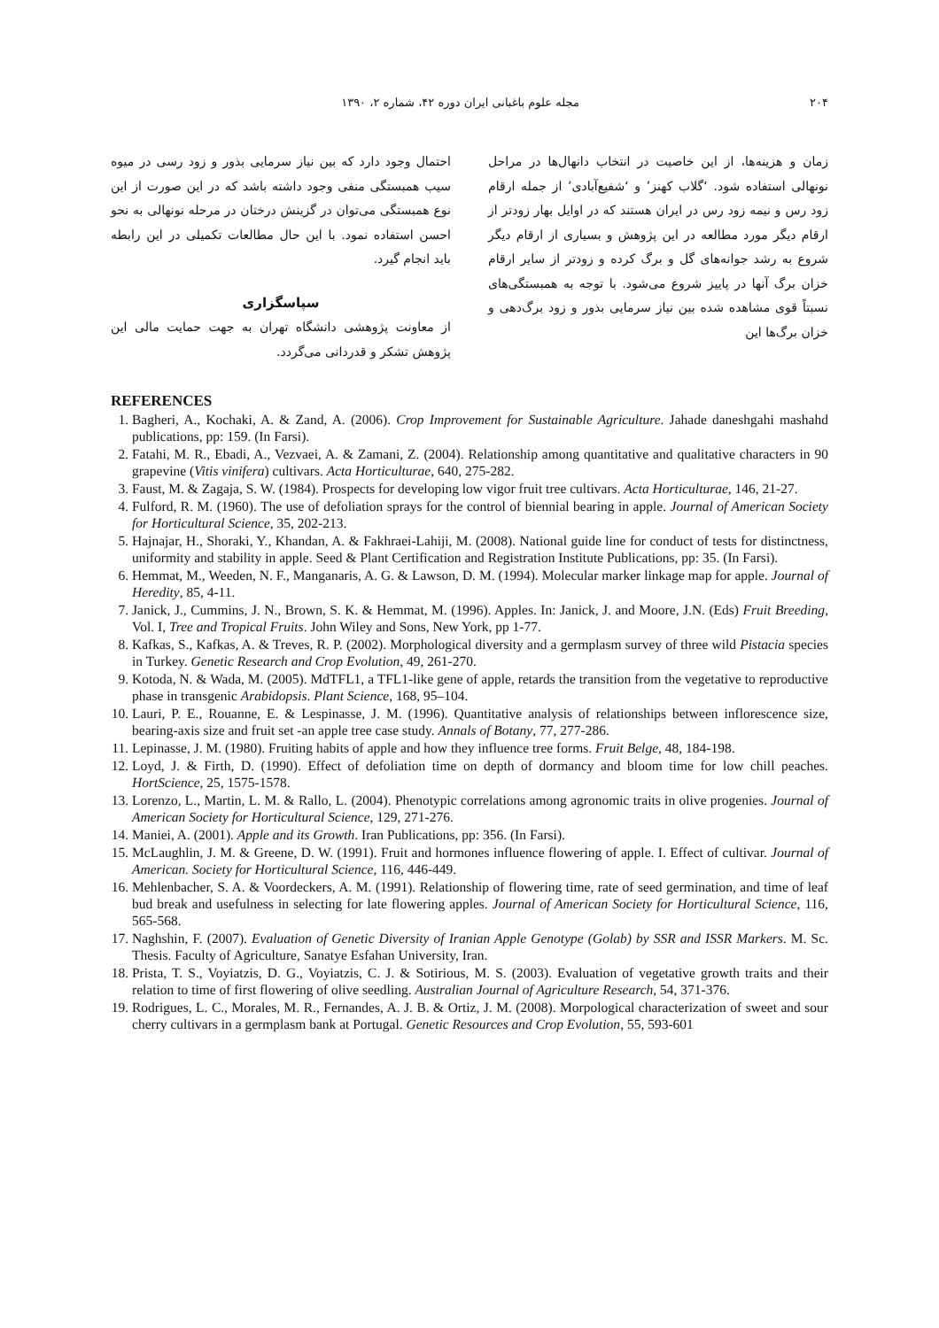۲۰۴ مجله علوم باغبانی ایران دوره ۴۲، شماره ۲، ۱۳۹۰
زمان و هزینه‌ها، از این خاصیت در انتخاب دانهال‌ها در مراحل نونهالی استفاده شود. ‘گلاب کهنز’ و ‘شفیع‌آبادی’ از جمله ارقام زود رس و نیمه زود رس در ایران هستند که در اوایل بهار زودتر از ارقام دیگر مورد مطالعه در این پژوهش و بسیاری از ارقام دیگر شروع به رشد جوانه‌های گل و برگ کرده و زودتر از سایر ارقام خزان برگ آنها در پاییز شروع می‌شود. با توجه به همبستگی‌های نسبتاً قوی مشاهده شده بین نیاز سرمایی بذور و زود برگ‌دهی و خزان برگ‌ها این
احتمال وجود دارد که بین نیاز سرمایی بذور و زود رسی در میوه سیب همبستگی منفی وجود داشته باشد که در این صورت از این نوع همبستگی می‌توان در گزینش درختان در مرحله نونهالی به نحو احسن استفاده نمود. با این حال مطالعات تکمیلی در این رابطه باید انجام گیرد.
سپاسگزاری
از معاونت پژوهشی دانشگاه تهران به جهت حمایت مالی این پژوهش تشکر و قدردانی می‌گردد.
REFERENCES
1. Bagheri, A., Kochaki, A. & Zand, A. (2006). Crop Improvement for Sustainable Agriculture. Jahade daneshgahi mashahd publications, pp: 159. (In Farsi).
2. Fatahi, M. R., Ebadi, A., Vezvaei, A. & Zamani, Z. (2004). Relationship among quantitative and qualitative characters in 90 grapevine (Vitis vinifera) cultivars. Acta Horticulturae, 640, 275-282.
3. Faust, M. & Zagaja, S. W. (1984). Prospects for developing low vigor fruit tree cultivars. Acta Horticulturae, 146, 21-27.
4. Fulford, R. M. (1960). The use of defoliation sprays for the control of biennial bearing in apple. Journal of American Society for Horticultural Science, 35, 202-213.
5. Hajnajar, H., Shoraki, Y., Khandan, A. & Fakhraei-Lahiji, M. (2008). National guide line for conduct of tests for distinctness, uniformity and stability in apple. Seed & Plant Certification and Registration Institute Publications, pp: 35. (In Farsi).
6. Hemmat, M., Weeden, N. F., Manganaris, A. G. & Lawson, D. M. (1994). Molecular marker linkage map for apple. Journal of Heredity, 85, 4-11.
7. Janick, J., Cummins, J. N., Brown, S. K. & Hemmat, M. (1996). Apples. In: Janick, J. and Moore, J.N. (Eds) Fruit Breeding, Vol. I, Tree and Tropical Fruits. John Wiley and Sons, New York, pp 1-77.
8. Kafkas, S., Kafkas, A. & Treves, R. P. (2002). Morphological diversity and a germplasm survey of three wild Pistacia species in Turkey. Genetic Research and Crop Evolution, 49, 261-270.
9. Kotoda, N. & Wada, M. (2005). MdTFL1, a TFL1-like gene of apple, retards the transition from the vegetative to reproductive phase in transgenic Arabidopsis. Plant Science, 168, 95–104.
10. Lauri, P. E., Rouanne, E. & Lespinasse, J. M. (1996). Quantitative analysis of relationships between inflorescence size, bearing-axis size and fruit set -an apple tree case study. Annals of Botany, 77, 277-286.
11. Lepinasse, J. M. (1980). Fruiting habits of apple and how they influence tree forms. Fruit Belge, 48, 184-198.
12. Loyd, J. & Firth, D. (1990). Effect of defoliation time on depth of dormancy and bloom time for low chill peaches. HortScience, 25, 1575-1578.
13. Lorenzo, L., Martin, L. M. & Rallo, L. (2004). Phenotypic correlations among agronomic traits in olive progenies. Journal of American Society for Horticultural Science, 129, 271-276.
14. Maniei, A. (2001). Apple and its Growth. Iran Publications, pp: 356. (In Farsi).
15. McLaughlin, J. M. & Greene, D. W. (1991). Fruit and hormones influence flowering of apple. I. Effect of cultivar. Journal of American. Society for Horticultural Science, 116, 446-449.
16. Mehlenbacher, S. A. & Voordeckers, A. M. (1991). Relationship of flowering time, rate of seed germination, and time of leaf bud break and usefulness in selecting for late flowering apples. Journal of American Society for Horticultural Science, 116, 565-568.
17. Naghshin, F. (2007). Evaluation of Genetic Diversity of Iranian Apple Genotype (Golab) by SSR and ISSR Markers. M. Sc. Thesis. Faculty of Agriculture, Sanatye Esfahan University, Iran.
18. Prista, T. S., Voyiatzis, D. G., Voyiatzis, C. J. & Sotirious, M. S. (2003). Evaluation of vegetative growth traits and their relation to time of first flowering of olive seedling. Australian Journal of Agriculture Research, 54, 371-376.
19. Rodrigues, L. C., Morales, M. R., Fernandes, A. J. B. & Ortiz, J. M. (2008). Morpological characterization of sweet and sour cherry cultivars in a germplasm bank at Portugal. Genetic Resources and Crop Evolution, 55, 593-601